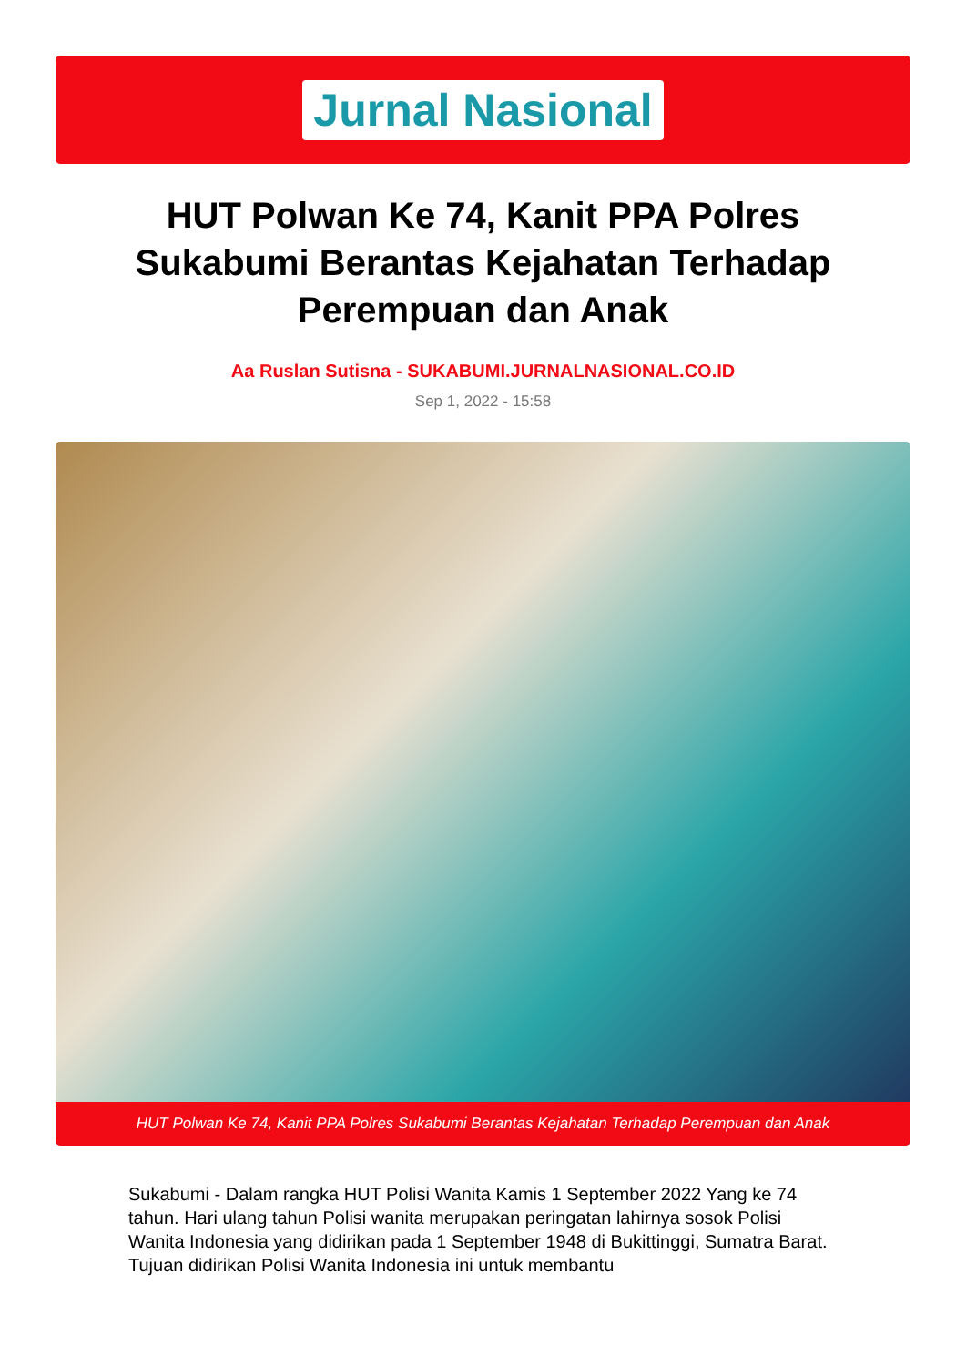Jurnal Nasional
HUT Polwan Ke 74, Kanit PPA Polres Sukabumi Berantas Kejahatan Terhadap Perempuan dan Anak
Aa Ruslan Sutisna - SUKABUMI.JURNALNASIONAL.CO.ID
Sep 1, 2022 - 15:58
HUT Polwan Ke 74, Kanit PPA Polres Sukabumi Berantas Kejahatan Terhadap Perempuan dan Anak
Sukabumi - Dalam rangka HUT Polisi Wanita Kamis 1 September 2022 Yang ke 74 tahun. Hari ulang tahun Polisi wanita merupakan peringatan lahirnya sosok Polisi Wanita Indonesia yang didirikan pada 1 September 1948 di Bukittinggi, Sumatra Barat. Tujuan didirikan Polisi Wanita Indonesia ini untuk membantu